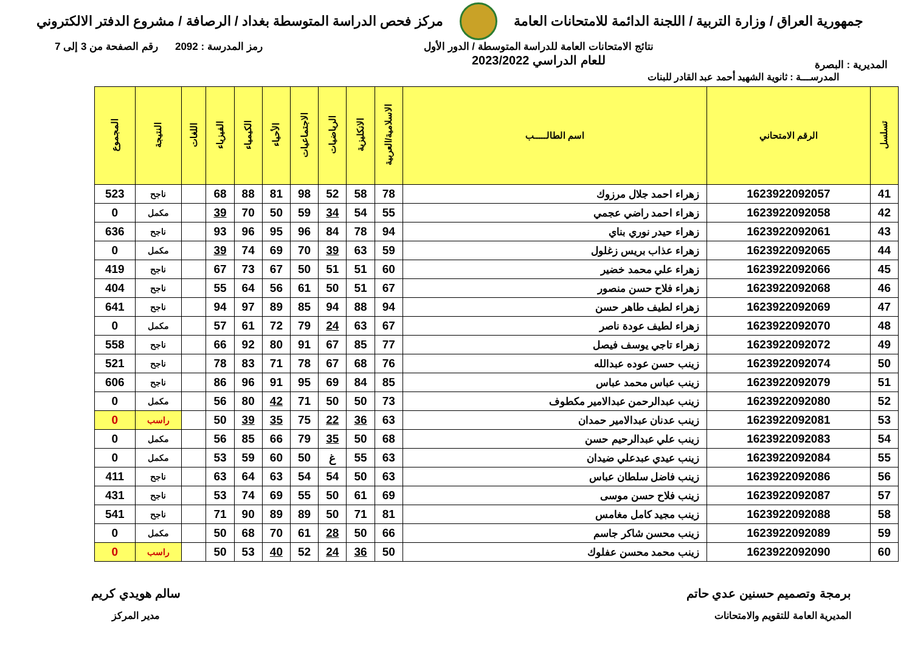جمهورية العراق / وزارة التربية / اللجنة الدائمة للامتحانات العامة
مركز فحص الدراسة المتوسطة بغداد / الرصافة / مشروع الدفتر الالكتروني
المديرية : البصرة
نتائج الامتحانات العامة للدراسة المتوسطة / الدور الأول
للعام الدراسي 2023/2022
رمز المدرسة : 2092 رقم الصفحة من 3 إلى 7
المدرســـة : ثانوية الشهيد أحمد عبد القادر للبنات
| تسلسل | الرقم الامتحاني | اسم الطالـــــب | الاسلامية/العربية | الانكليزية | الرياضيات | الاجتماعيات | الأحياء | الكيمياء | الفيزياء | اللغات | النتيجة | المجموع |
| --- | --- | --- | --- | --- | --- | --- | --- | --- | --- | --- | --- | --- |
| 41 | 1623922092057 | زهراء احمد جلال مرزوك | 78 | 58 | 52 | 98 | 81 | 88 | 68 | | ناجح | 523 |
| 42 | 1623922092058 | زهراء احمد راضي عجمي | 55 | 54 | 34 | 59 | 50 | 70 | 39 | | مكمل | 0 |
| 43 | 1623922092061 | زهراء حيدر نوري بناي | 94 | 78 | 84 | 96 | 95 | 96 | 93 | | ناجح | 636 |
| 44 | 1623922092065 | زهراء عذاب بريس زغلول | 59 | 63 | 39 | 70 | 69 | 74 | 39 | | مكمل | 0 |
| 45 | 1623922092066 | زهراء علي محمد خضير | 60 | 51 | 51 | 50 | 67 | 73 | 67 | | ناجح | 419 |
| 46 | 1623922092068 | زهراء فلاح حسن منصور | 67 | 51 | 50 | 61 | 56 | 64 | 55 | | ناجح | 404 |
| 47 | 1623922092069 | زهراء لطيف طاهر حسن | 94 | 88 | 94 | 85 | 89 | 97 | 94 | | ناجح | 641 |
| 48 | 1623922092070 | زهراء لطيف عودة ناصر | 67 | 63 | 24 | 79 | 72 | 61 | 57 | | مكمل | 0 |
| 49 | 1623922092072 | زهراء تاجي يوسف فيصل | 77 | 85 | 67 | 91 | 80 | 92 | 66 | | ناجح | 558 |
| 50 | 1623922092074 | زينب حسن عوده عبدالله | 76 | 68 | 67 | 78 | 71 | 83 | 78 | | ناجح | 521 |
| 51 | 1623922092079 | زينب عباس محمد عباس | 85 | 84 | 69 | 95 | 91 | 96 | 86 | | ناجح | 606 |
| 52 | 1623922092080 | زينب عبدالرحمن عبدالامير مكطوف | 73 | 50 | 50 | 71 | 42 | 80 | 56 | | مكمل | 0 |
| 53 | 1623922092081 | زينب عدنان عبدالامير حمدان | 63 | 36 | 22 | 75 | 35 | 39 | 50 | | راسب | 0 |
| 54 | 1623922092083 | زينب علي عبدالرحيم حسن | 68 | 50 | 35 | 79 | 66 | 85 | 56 | | مكمل | 0 |
| 55 | 1623922092084 | زينب عيدي عبدعلي ضيدان | 63 | 55 | غ | 50 | 60 | 59 | 53 | | مكمل | 0 |
| 56 | 1623922092086 | زينب فاضل سلطان عباس | 63 | 50 | 54 | 54 | 63 | 64 | 63 | | ناجح | 411 |
| 57 | 1623922092087 | زينب فلاح حسن موسى | 69 | 61 | 50 | 55 | 69 | 74 | 53 | | ناجح | 431 |
| 58 | 1623922092088 | زينب مجيد كامل مغامس | 81 | 71 | 50 | 89 | 89 | 90 | 71 | | ناجح | 541 |
| 59 | 1623922092089 | زينب محسن شاكر جاسم | 66 | 50 | 28 | 61 | 70 | 68 | 50 | | مكمل | 0 |
| 60 | 1623922092090 | زينب محمد محسن عفلوك | 50 | 36 | 24 | 52 | 40 | 53 | 50 | | راسب | 0 |
برمجة وتصميم حسنين عدي حاتم
المديرية العامة للتقويم والامتحانات
سالم هويدي كريم
مدير المركز